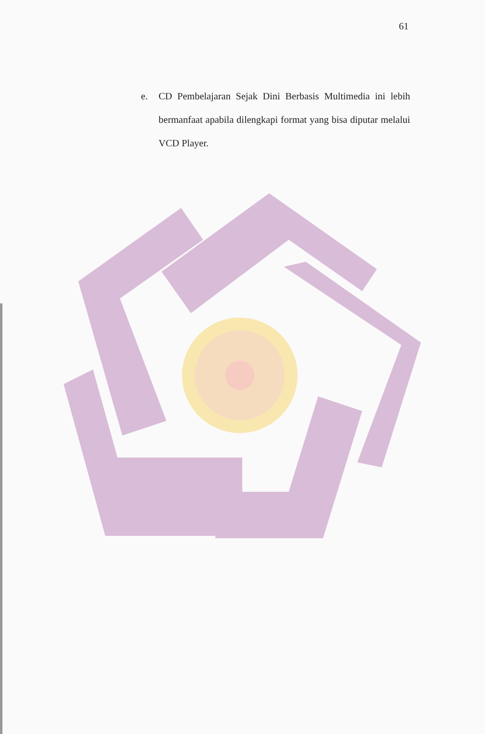61
e. CD Pembelajaran Sejak Dini Berbasis Multimedia ini lebih bermanfaat apabila dilengkapi format yang bisa diputar melalui VCD Player.